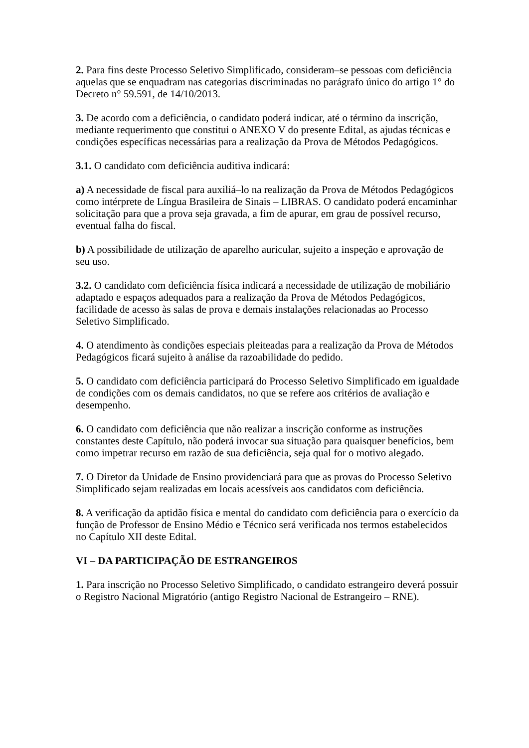2. Para fins deste Processo Seletivo Simplificado, consideram–se pessoas com deficiência aquelas que se enquadram nas categorias discriminadas no parágrafo único do artigo 1° do Decreto n° 59.591, de 14/10/2013.
3. De acordo com a deficiência, o candidato poderá indicar, até o término da inscrição, mediante requerimento que constitui o ANEXO V do presente Edital, as ajudas técnicas e condições específicas necessárias para a realização da Prova de Métodos Pedagógicos.
3.1. O candidato com deficiência auditiva indicará:
a) A necessidade de fiscal para auxiliá–lo na realização da Prova de Métodos Pedagógicos como intérprete de Língua Brasileira de Sinais – LIBRAS. O candidato poderá encaminhar solicitação para que a prova seja gravada, a fim de apurar, em grau de possível recurso, eventual falha do fiscal.
b) A possibilidade de utilização de aparelho auricular, sujeito a inspeção e aprovação de seu uso.
3.2. O candidato com deficiência física indicará a necessidade de utilização de mobiliário adaptado e espaços adequados para a realização da Prova de Métodos Pedagógicos, facilidade de acesso às salas de prova e demais instalações relacionadas ao Processo Seletivo Simplificado.
4. O atendimento às condições especiais pleiteadas para a realização da Prova de Métodos Pedagógicos ficará sujeito à análise da razoabilidade do pedido.
5. O candidato com deficiência participará do Processo Seletivo Simplificado em igualdade de condições com os demais candidatos, no que se refere aos critérios de avaliação e desempenho.
6. O candidato com deficiência que não realizar a inscrição conforme as instruções constantes deste Capítulo, não poderá invocar sua situação para quaisquer benefícios, bem como impetrar recurso em razão de sua deficiência, seja qual for o motivo alegado.
7. O Diretor da Unidade de Ensino providenciará para que as provas do Processo Seletivo Simplificado sejam realizadas em locais acessíveis aos candidatos com deficiência.
8. A verificação da aptidão física e mental do candidato com deficiência para o exercício da função de Professor de Ensino Médio e Técnico será verificada nos termos estabelecidos no Capítulo XII deste Edital.
VI – DA PARTICIPAÇÃO DE ESTRANGEIROS
1. Para inscrição no Processo Seletivo Simplificado, o candidato estrangeiro deverá possuir o Registro Nacional Migratório (antigo Registro Nacional de Estrangeiro – RNE).